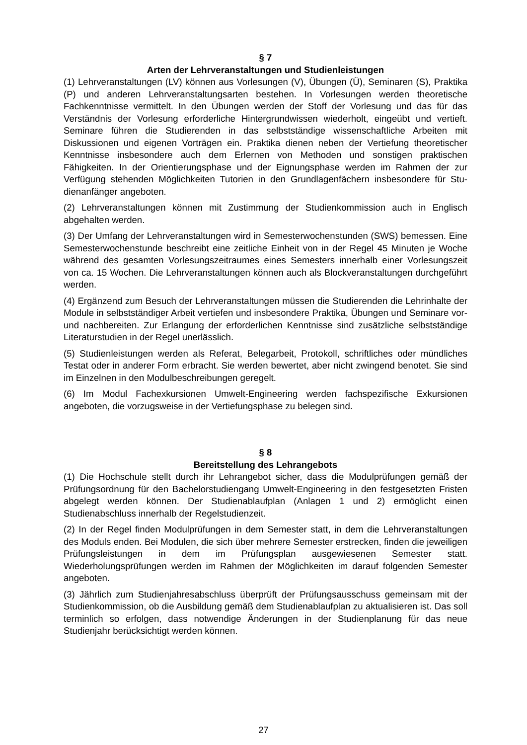§ 7
Arten der Lehrveranstaltungen und Studienleistungen
(1) Lehrveranstaltungen (LV) können aus Vorlesungen (V), Übungen (Ü), Seminaren (S), Praktika (P) und anderen Lehrveranstaltungsarten bestehen. In Vorlesungen werden theoretische Fachkenntnisse vermittelt. In den Übungen werden der Stoff der Vorlesung und das für das Verständnis der Vorlesung erforderliche Hintergrundwis­sen wiederholt, eingeübt und vertieft. Seminare führen die Studierenden in das selbstständige wissenschaftliche Arbeiten mit Diskussionen und eigenen Vorträgen ein. Praktika dienen neben der Vertiefung theoretischer Kenntnisse insbesondere auch dem Erlernen von Methoden und sonstigen praktischen Fähigkeiten. In der Orientierungsphase und der Eignungsphase werden im Rahmen der zur Verfügung stehenden Möglichkeiten Tutorien in den Grundlagenfächern insbesondere für Stu­dienanfänger angeboten.
(2) Lehrveranstaltungen können mit Zustimmung der Studienkommission auch in Englisch abgehalten werden.
(3) Der Umfang der Lehrveranstaltungen wird in Semesterwochenstunden (SWS) bemessen. Eine Semesterwochenstunde beschreibt eine zeitliche Einheit von in der Regel 45 Minuten je Woche während des gesamten Vorlesungszeitraumes eines Semesters innerhalb einer Vorlesungszeit von ca. 15 Wochen. Die Lehrveranstaltun­gen können auch als Blockveranstaltungen durchgeführt werden.
(4) Ergänzend zum Besuch der Lehrveranstaltungen müssen die Studierenden die Lehrinhalte der Module in selbstständiger Arbeit vertiefen und insbesondere Praktika, Übungen und Seminare vor- und nachbereiten. Zur Erlangung der erforderlichen Kenntnisse sind zusätzliche selbstständige Literaturstudien in der Regel unerlässlich.
(5) Studienleistungen werden als Referat, Belegarbeit, Protokoll, schriftliches oder mündliches Testat oder in anderer Form erbracht. Sie werden bewertet, aber nicht zwingend benotet. Sie sind im Einzelnen in den Modulbeschreibungen geregelt.
(6) Im Modul Fachexkursionen Umwelt-Engineering werden fachspezifische Exkursi­onen angeboten, die vorzugsweise in der Vertiefungsphase zu belegen sind.
§ 8
Bereitstellung des Lehrangebots
(1) Die Hochschule stellt durch ihr Lehrangebot sicher, dass die Modulprüfungen gemäß der Prüfungsordnung für den Bachelorstudiengang Umwelt-Engineering in den festgesetzten Fristen abgelegt werden können. Der Studienablaufplan (Anla­gen 1 und 2) ermöglicht einen Studienabschluss innerhalb der Regelstudienzeit.
(2) In der Regel finden Modulprüfungen in dem Semester statt, in dem die Lehrver­anstaltungen des Moduls enden. Bei Modulen, die sich über mehrere Semester erstrecken, finden die jeweiligen Prüfungsleistungen in dem im Prüfungsplan ausge­wiesenen Semester statt. Wiederholungsprüfungen werden im Rahmen der Möglich­keiten im darauf folgenden Semester angeboten.
(3) Jährlich zum Studienjahresabschluss überprüft der Prüfungsausschuss gemein­sam mit der Studienkommission, ob die Ausbildung gemäß dem Studienablaufplan zu aktualisieren ist. Das soll terminlich so erfolgen, dass notwendige Änderungen in der Studienplanung für das neue Studienjahr berücksichtigt werden können.
27